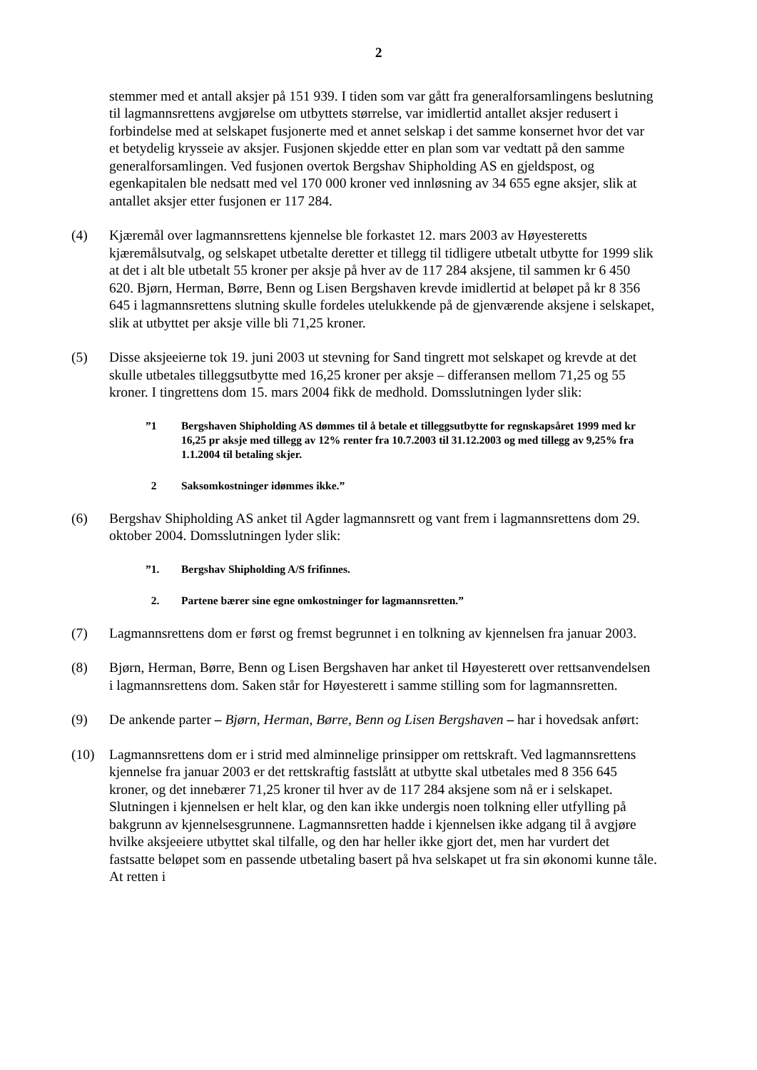2
stemmer med et antall aksjer på 151 939. I tiden som var gått fra generalforsamlingens beslutning til lagmannsrettens avgjørelse om utbyttets størrelse, var imidlertid antallet aksjer redusert i forbindelse med at selskapet fusjonerte med et annet selskap i det samme konsernet hvor det var et betydelig krysseie av aksjer. Fusjonen skjedde etter en plan som var vedtatt på den samme generalforsamlingen. Ved fusjonen overtok Bergshav Shipholding AS en gjeldspost, og egenkapitalen ble nedsatt med vel 170 000 kroner ved innløsning av 34 655 egne aksjer, slik at antallet aksjer etter fusjonen er 117 284.
(4) Kjæremål over lagmannsrettens kjennelse ble forkastet 12. mars 2003 av Høyesteretts kjæremålsutvalg, og selskapet utbetalte deretter et tillegg til tidligere utbetalt utbytte for 1999 slik at det i alt ble utbetalt 55 kroner per aksje på hver av de 117 284 aksjene, til sammen kr 6 450 620. Bjørn, Herman, Børre, Benn og Lisen Bergshaven krevde imidlertid at beløpet på kr 8 356 645 i lagmannsrettens slutning skulle fordeles utelukkende på de gjenværende aksjene i selskapet, slik at utbyttet per aksje ville bli 71,25 kroner.
(5) Disse aksjeeierne tok 19. juni 2003 ut stevning for Sand tingrett mot selskapet og krevde at det skulle utbetales tilleggsutbytte med 16,25 kroner per aksje – differansen mellom 71,25 og 55 kroner. I tingrettens dom 15. mars 2004 fikk de medhold. Domsslutningen lyder slik:
”1 Bergshaven Shipholding AS dømmes til å betale et tilleggsutbytte for regnskapsåret 1999 med kr 16,25 pr aksje med tillegg av 12% renter fra 10.7.2003 til 31.12.2003 og med tillegg av 9,25% fra 1.1.2004 til betaling skjer.
2 Saksomkostninger idømmes ikke.”
(6) Bergshav Shipholding AS anket til Agder lagmannsrett og vant frem i lagmannsrettens dom 29. oktober 2004. Domsslutningen lyder slik:
”1. Bergshav Shipholding A/S frifinnes.
2. Partene bærer sine egne omkostninger for lagmannsretten.”
(7) Lagmannsrettens dom er først og fremst begrunnet i en tolkning av kjennelsen fra januar 2003.
(8) Bjørn, Herman, Børre, Benn og Lisen Bergshaven har anket til Høyesterett over rettsanvendelsen i lagmannsrettens dom. Saken står for Høyesterett i samme stilling som for lagmannsretten.
(9) De ankende parter – Bjørn, Herman, Børre, Benn og Lisen Bergshaven – har i hovedsak anført:
(10) Lagmannsrettens dom er i strid med alminnelige prinsipper om rettskraft. Ved lagmannsrettens kjennelse fra januar 2003 er det rettskraftig fastslått at utbytte skal utbetales med 8 356 645 kroner, og det innebærer 71,25 kroner til hver av de 117 284 aksjene som nå er i selskapet. Slutningen i kjennelsen er helt klar, og den kan ikke undergis noen tolkning eller utfylling på bakgrunn av kjennelsesgrunnene. Lagmannsretten hadde i kjennelsen ikke adgang til å avgjøre hvilke aksjeeiere utbyttet skal tilfalle, og den har heller ikke gjort det, men har vurdert det fastsatte beløpet som en passende utbetaling basert på hva selskapet ut fra sin økonomi kunne tåle. At retten i